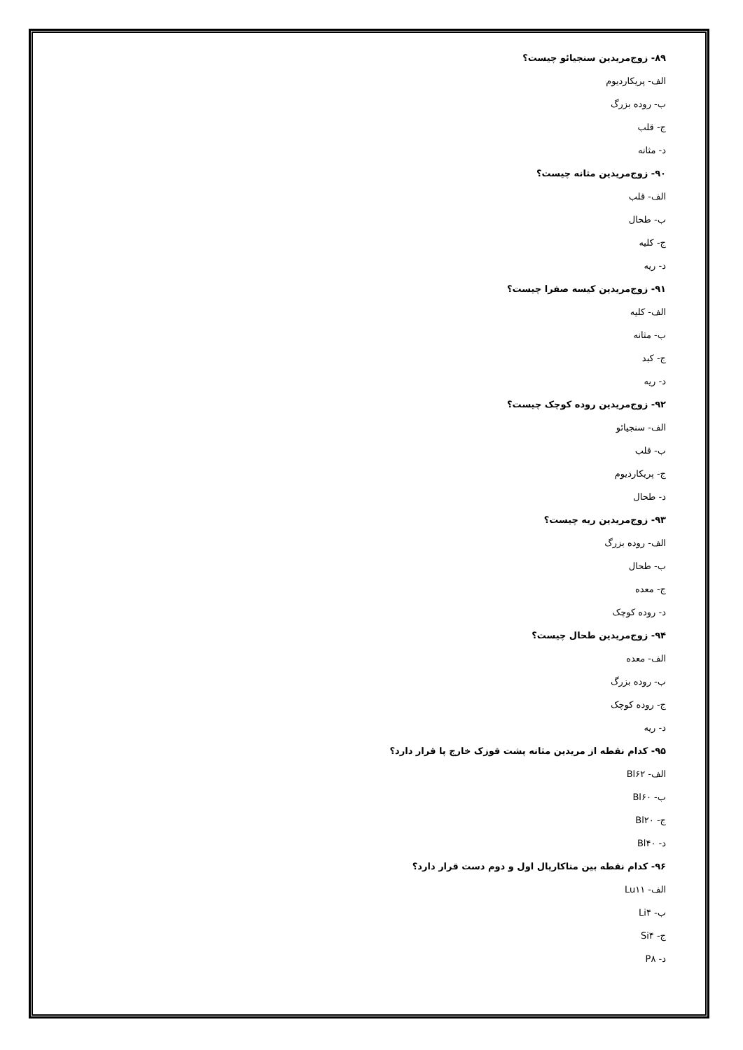۸۹- زوج‌مریدین سنجیائو چیست؟
الف- پریکاردیوم
ب- روده بزرگ
ج- قلب
د- مثانه
۹۰- زوج‌مریدین مثانه چیست؟
الف- قلب
ب- طحال
ج- کلیه
د- ریه
۹۱- زوج‌مریدین کیسه صفرا چیست؟
الف- کلیه
ب- مثانه
ج- کبد
د- ریه
۹۲- زوج‌مریدین روده کوچک چیست؟
الف- سنجیائو
ب- قلب
ج- پریکاردیوم
د- طحال
۹۳- زوج‌مریدین ریه چیست؟
الف- روده بزرگ
ب- طحال
ج- معده
د- روده کوچک
۹۴- زوج‌مریدین طحال چیست؟
الف- معده
ب- روده بزرگ
ج- روده کوچک
د- ریه
۹۵- کدام نقطه از مریدین مثانه پشت قوزک خارج پا قرار دارد؟
الف- Bl۶۲
ب- Bl۶۰
ج- Bl۲۰
د- Bl۴۰
۹۶- کدام نقطه بین متاکارپال اول و دوم دست قرار دارد؟
الف- Lu۱۱
ب- Li۴
ج- Si۴
د- P۸